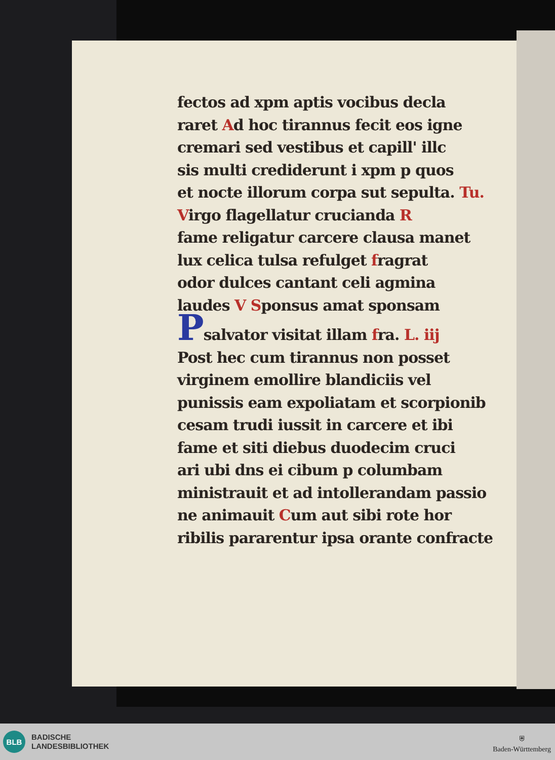fectos ad xpm aptis vocibus decla
raret Ad hoc tirannus fecit eos igne
cremari sed vestibus et capill' illc
sis multi crediderunt i xpm p quos
et nocte illorum corpa sut sepulta. Tu.
Virgo flagellatur crucianda R
fame religatur carcere clausa manet
lux celica tulsa refulget fragrat
odor dulces cantant celi agmina
laudes V Sponsus amat sponsam
Psalvator visitat illam fra. L. iij
Post hec cum tirannus non posset
virginem emollire blandiciis vel
punissis eam expoliatam et scorpionib
cesam trudi iussit in carcere et ibi
fame et siti diebus duodecim cruci
ari ubi dns ei cibum p columbam
ministrauit et ad intollerandam passio
ne animauit Cum aut sibi rote hor
ribilis pararentur ipsa orante confracte
BLB
BADISCHE
LANDESBIBLIOTHEK
⛨
Baden-Württemberg